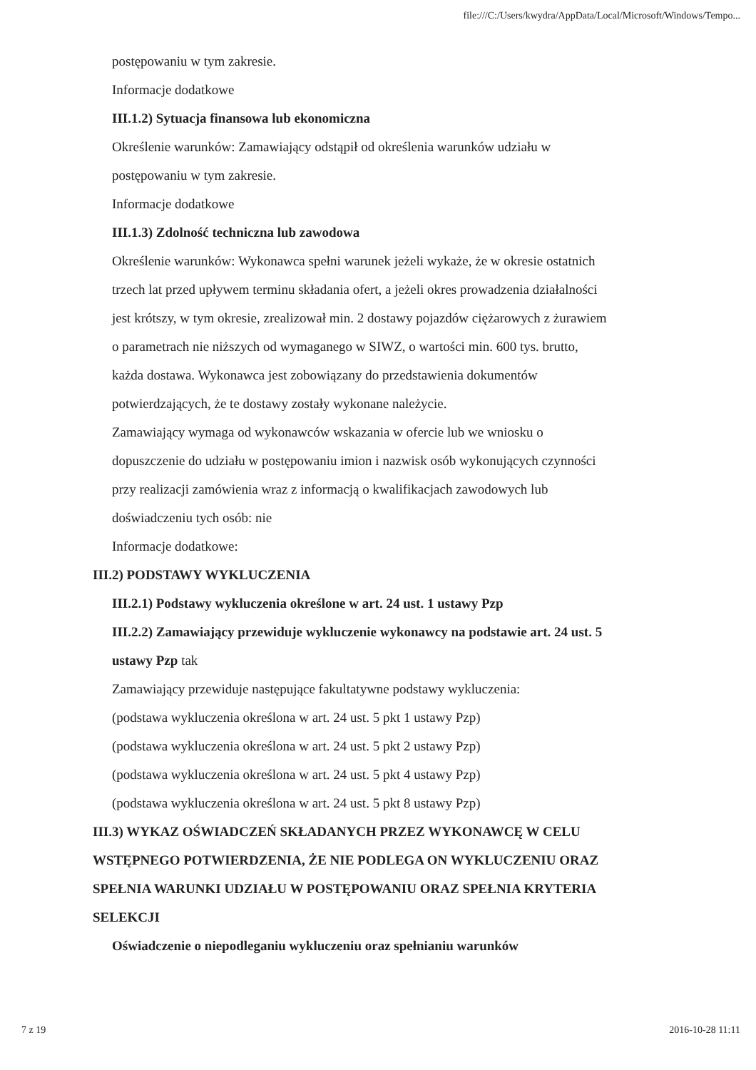file:///C:/Users/kwydra/AppData/Local/Microsoft/Windows/Tempo...
postępowaniu w tym zakresie.
Informacje dodatkowe
III.1.2) Sytuacja finansowa lub ekonomiczna
Określenie warunków: Zamawiający odstąpił od określenia warunków udziału w postępowaniu w tym zakresie.
Informacje dodatkowe
III.1.3) Zdolność techniczna lub zawodowa
Określenie warunków: Wykonawca spełni warunek jeżeli wykaże, że w okresie ostatnich trzech lat przed upływem terminu składania ofert, a jeżeli okres prowadzenia działalności jest krótszy, w tym okresie, zrealizował min. 2 dostawy pojazdów ciężarowych z żurawiem o parametrach nie niższych od wymaganego w SIWZ, o wartości min. 600 tys. brutto, każda dostawa. Wykonawca jest zobowiązany do przedstawienia dokumentów potwierdzających, że te dostawy zostały wykonane należycie.
Zamawiający wymaga od wykonawców wskazania w ofercie lub we wniosku o dopuszczenie do udziału w postępowaniu imion i nazwisk osób wykonujących czynności przy realizacji zamówienia wraz z informacją o kwalifikacjach zawodowych lub doświadczeniu tych osób: nie
Informacje dodatkowe:
III.2) PODSTAWY WYKLUCZENIA
III.2.1) Podstawy wykluczenia określone w art. 24 ust. 1 ustawy Pzp
III.2.2) Zamawiający przewiduje wykluczenie wykonawcy na podstawie art. 24 ust. 5 ustawy Pzp tak
Zamawiający przewiduje następujące fakultatywne podstawy wykluczenia:
(podstawa wykluczenia określona w art. 24 ust. 5 pkt 1 ustawy Pzp)
(podstawa wykluczenia określona w art. 24 ust. 5 pkt 2 ustawy Pzp)
(podstawa wykluczenia określona w art. 24 ust. 5 pkt 4 ustawy Pzp)
(podstawa wykluczenia określona w art. 24 ust. 5 pkt 8 ustawy Pzp)
III.3) WYKAZ OŚWIADCZEŃ SKŁADANYCH PRZEZ WYKONAWCĘ W CELU WSTĘPNEGO POTWIERDZENIA, ŻE NIE PODLEGA ON WYKLUCZENIU ORAZ SPEŁNIA WARUNKI UDZIAŁU W POSTĘPOWANIU ORAZ SPEŁNIA KRYTERIA SELEKCJI
Oświadczenie o niepodleganiu wykluczeniu oraz spełnianiu warunków
7 z 19 2016-10-28 11:11